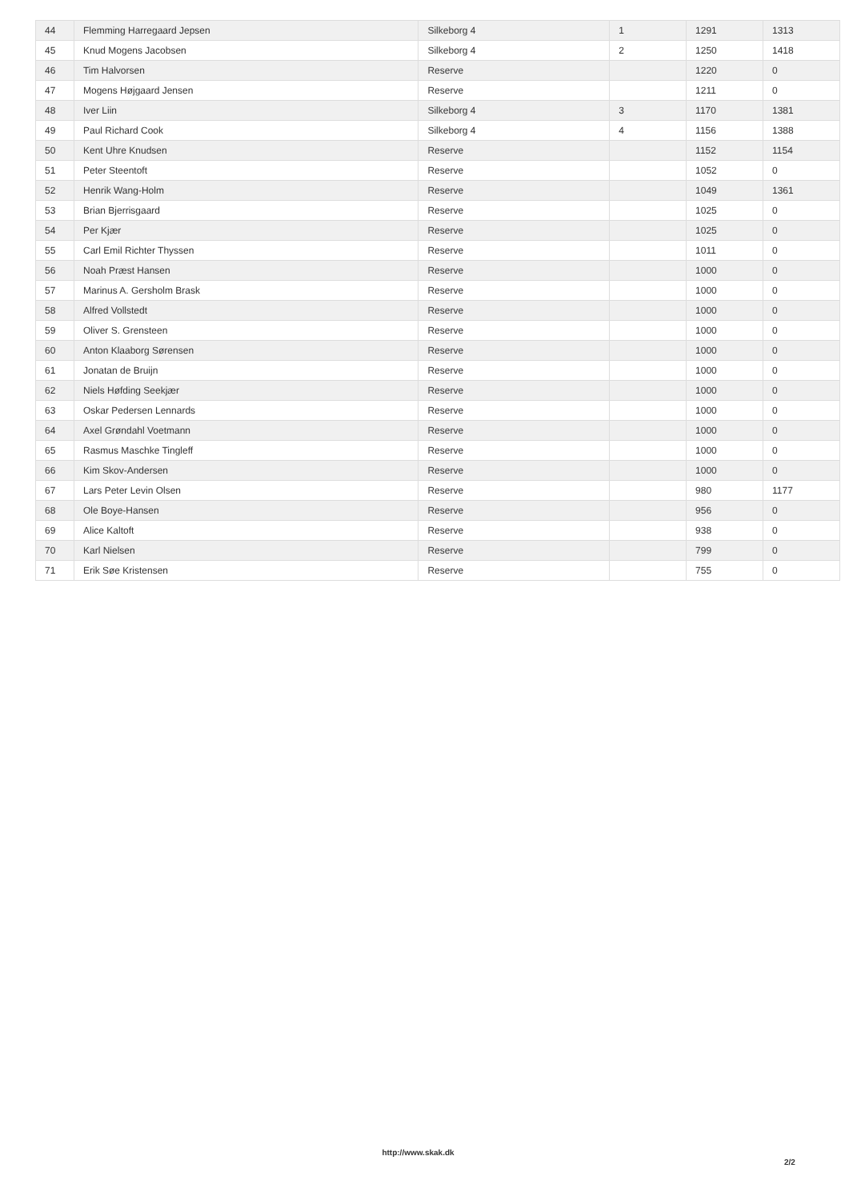| 44 | Flemming Harregaard Jepsen | Silkeborg 4 | 1 | 1291 | 1313 |
| 45 | Knud Mogens Jacobsen | Silkeborg 4 | 2 | 1250 | 1418 |
| 46 | Tim Halvorsen | Reserve | | 1220 | 0 |
| 47 | Mogens Højgaard Jensen | Reserve | | 1211 | 0 |
| 48 | Iver Liin | Silkeborg 4 | 3 | 1170 | 1381 |
| 49 | Paul Richard Cook | Silkeborg 4 | 4 | 1156 | 1388 |
| 50 | Kent Uhre Knudsen | Reserve | | 1152 | 1154 |
| 51 | Peter Steentoft | Reserve | | 1052 | 0 |
| 52 | Henrik Wang-Holm | Reserve | | 1049 | 1361 |
| 53 | Brian Bjerrisgaard | Reserve | | 1025 | 0 |
| 54 | Per Kjær | Reserve | | 1025 | 0 |
| 55 | Carl Emil Richter Thyssen | Reserve | | 1011 | 0 |
| 56 | Noah Præst Hansen | Reserve | | 1000 | 0 |
| 57 | Marinus A. Gersholm Brask | Reserve | | 1000 | 0 |
| 58 | Alfred Vollstedt | Reserve | | 1000 | 0 |
| 59 | Oliver S. Grensteen | Reserve | | 1000 | 0 |
| 60 | Anton Klaaborg Sørensen | Reserve | | 1000 | 0 |
| 61 | Jonatan de Bruijn | Reserve | | 1000 | 0 |
| 62 | Niels Høfding Seekjær | Reserve | | 1000 | 0 |
| 63 | Oskar Pedersen Lennards | Reserve | | 1000 | 0 |
| 64 | Axel Grøndahl Voetmann | Reserve | | 1000 | 0 |
| 65 | Rasmus Maschke Tingleff | Reserve | | 1000 | 0 |
| 66 | Kim Skov-Andersen | Reserve | | 1000 | 0 |
| 67 | Lars Peter Levin Olsen | Reserve | | 980 | 1177 |
| 68 | Ole Boye-Hansen | Reserve | | 956 | 0 |
| 69 | Alice Kaltoft | Reserve | | 938 | 0 |
| 70 | Karl Nielsen | Reserve | | 799 | 0 |
| 71 | Erik Søe Kristensen | Reserve | | 755 | 0 |
http://www.skak.dk
2/2